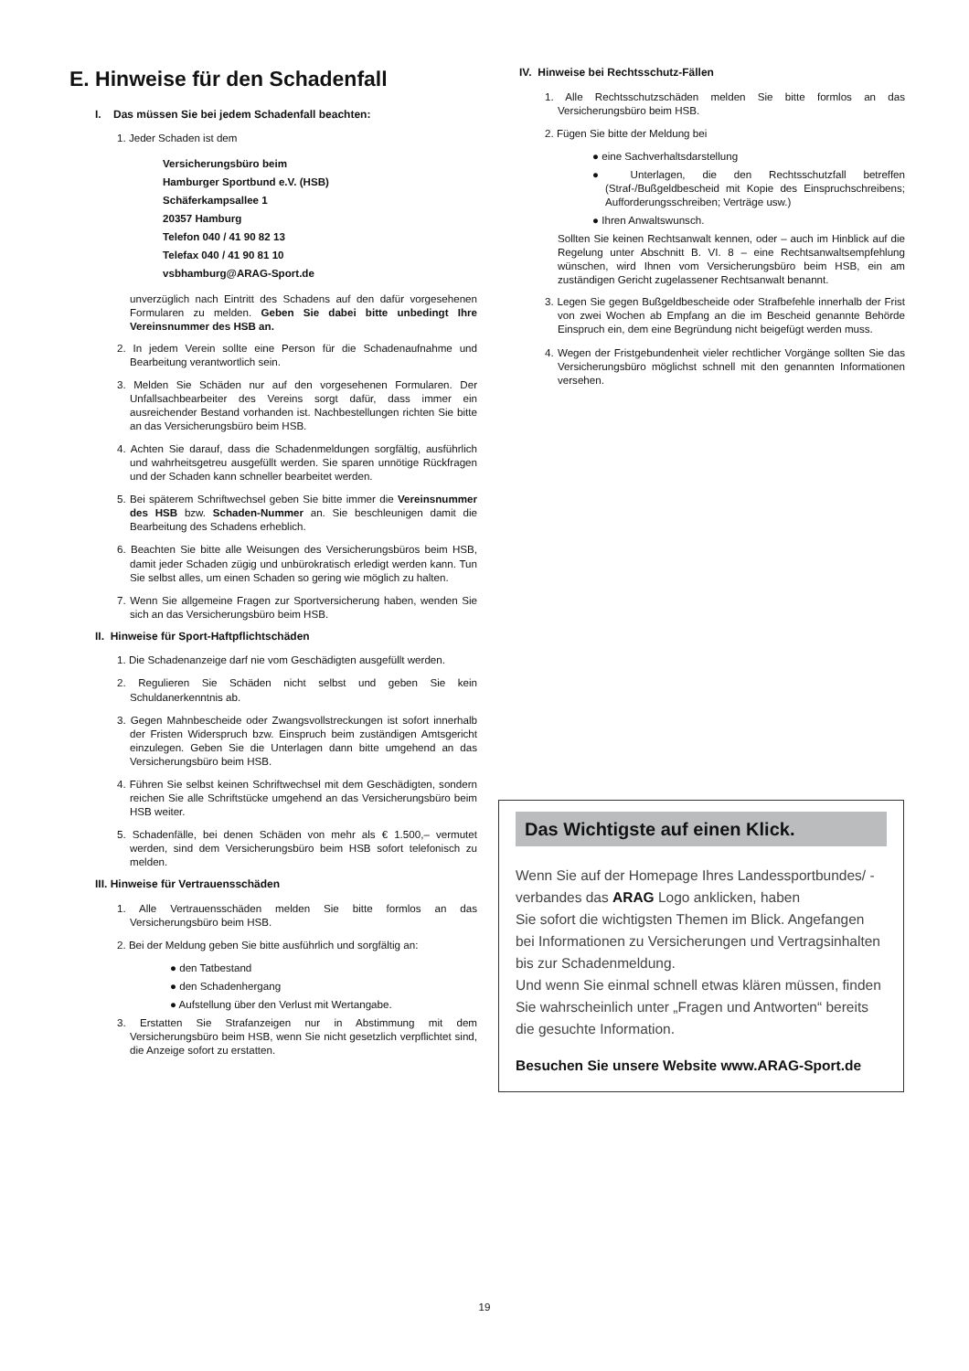E. Hinweise für den Schadenfall
I. Das müssen Sie bei jedem Schadenfall beachten:
1. Jeder Schaden ist dem
Versicherungsbüro beim
Hamburger Sportbund e.V. (HSB)
Schäferkampsallee 1
20357 Hamburg
Telefon 040 / 41 90 82 13
Telefax 040 / 41 90 81 10
vsbhamburg@ARAG-Sport.de
unverzüglich nach Eintritt des Schadens auf den dafür vorgesehenen Formularen zu melden. Geben Sie dabei bitte unbedingt Ihre Vereinsnummer des HSB an.
2. In jedem Verein sollte eine Person für die Schadenaufnahme und Bearbeitung verantwortlich sein.
3. Melden Sie Schäden nur auf den vorgesehenen Formularen. Der Unfallsachbearbeiter des Vereins sorgt dafür, dass immer ein ausreichender Bestand vorhanden ist. Nachbestellungen richten Sie bitte an das Versicherungsbüro beim HSB.
4. Achten Sie darauf, dass die Schadenmeldungen sorgfältig, ausführlich und wahrheitsgetreu ausgefüllt werden. Sie sparen unnötige Rückfragen und der Schaden kann schneller bearbeitet werden.
5. Bei späterem Schriftwechsel geben Sie bitte immer die Vereinsnummer des HSB bzw. Schaden-Nummer an. Sie beschleunigen damit die Bearbeitung des Schadens erheblich.
6. Beachten Sie bitte alle Weisungen des Versicherungsbüros beim HSB, damit jeder Schaden zügig und unbürokratisch erledigt werden kann. Tun Sie selbst alles, um einen Schaden so gering wie möglich zu halten.
7. Wenn Sie allgemeine Fragen zur Sportversicherung haben, wenden Sie sich an das Versicherungsbüro beim HSB.
II. Hinweise für Sport-Haftpflichtschäden
1. Die Schadenanzeige darf nie vom Geschädigten ausgefüllt werden.
2. Regulieren Sie Schäden nicht selbst und geben Sie kein Schuldanerkenntnis ab.
3. Gegen Mahnbescheide oder Zwangsvollstreckungen ist sofort innerhalb der Fristen Widerspruch bzw. Einspruch beim zuständigen Amtsgericht einzulegen. Geben Sie die Unterlagen dann bitte umgehend an das Versicherungsbüro beim HSB.
4. Führen Sie selbst keinen Schriftwechsel mit dem Geschädigten, sondern reichen Sie alle Schriftstücke umgehend an das Versicherungsbüro beim HSB weiter.
5. Schadenfälle, bei denen Schäden von mehr als € 1.500,– vermutet werden, sind dem Versicherungsbüro beim HSB sofort telefonisch zu melden.
III. Hinweise für Vertrauensschäden
1. Alle Vertrauensschäden melden Sie bitte formlos an das Versicherungsbüro beim HSB.
2. Bei der Meldung geben Sie bitte ausführlich und sorgfältig an:
● den Tatbestand
● den Schadenhergang
● Aufstellung über den Verlust mit Wertangabe.
3. Erstatten Sie Strafanzeigen nur in Abstimmung mit dem Versicherungsbüro beim HSB, wenn Sie nicht gesetzlich verpflichtet sind, die Anzeige sofort zu erstatten.
IV. Hinweise bei Rechtsschutz-Fällen
1. Alle Rechtsschutzschäden melden Sie bitte formlos an das Versicherungsbüro beim HSB.
2. Fügen Sie bitte der Meldung bei
● eine Sachverhaltsdarstellung
● Unterlagen, die den Rechtsschutzfall betreffen (Straf-/Bußgeldbescheid mit Kopie des Einspruchschreibens; Aufforderungsschreiben; Verträge usw.)
● Ihren Anwaltswunsch.
Sollten Sie keinen Rechtsanwalt kennen, oder – auch im Hinblick auf die Regelung unter Abschnitt B. VI. 8 – eine Rechtsanwaltsempfehlung wünschen, wird Ihnen vom Versicherungsbüro beim HSB, ein am zuständigen Gericht zugelassener Rechtsanwalt benannt.
3. Legen Sie gegen Bußgeldbescheide oder Strafbefehle innerhalb der Frist von zwei Wochen ab Empfang an die im Bescheid genannte Behörde Einspruch ein, dem eine Begründung nicht beigefügt werden muss.
4. Wegen der Fristgebundenheit vieler rechtlicher Vorgänge sollten Sie das Versicherungsbüro möglichst schnell mit den genannten Informationen versehen.
Das Wichtigste auf einen Klick.
Wenn Sie auf der Homepage Ihres Landessportbundes/ -verbandes das ARAG Logo anklicken, haben
Sie sofort die wichtigsten Themen im Blick. Angefangen bei Informationen zu Versicherungen und Vertragsinhalten bis zur Schadenmeldung.
Und wenn Sie einmal schnell etwas klären müssen, finden Sie wahrscheinlich unter „Fragen und Antworten“ bereits die gesuchte Information.
Besuchen Sie unsere Website www.ARAG-Sport.de
19